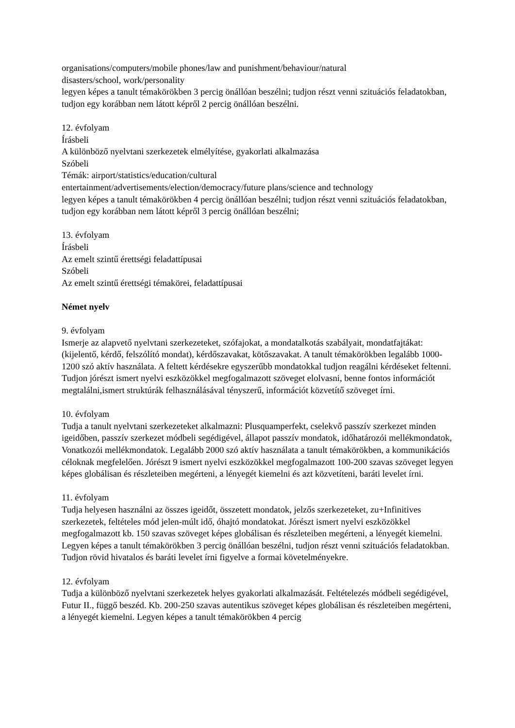organisations/computers/mobile phones/law and punishment/behaviour/natural
disasters/school, work/personality
legyen képes a tanult témakörökben 3 percig önállóan beszélni; tudjon részt venni szituációs feladatokban, tudjon egy korábban nem látott képről 2 percig önállóan beszélni.
12. évfolyam
Írásbeli
A különböző nyelvtani szerkezetek elmélyítése, gyakorlati alkalmazása
Szóbeli
Témák: airport/statistics/education/cultural
entertainment/advertisements/election/democracy/future plans/science and technology
legyen képes a tanult témakörökben 4 percig önállóan beszélni; tudjon részt venni szituációs feladatokban, tudjon egy korábban nem látott képről 3 percig önállóan beszélni;
13. évfolyam
Írásbeli
Az emelt szintű érettségi feladattípusai
Szóbeli
Az emelt szintű érettségi témakörei, feladattípusai
Német nyelv
9. évfolyam
Ismerje az alapvető nyelvtani szerkezeteket, szófajokat, a mondatalkotás szabályait, mondatfajtákat: (kijelentő, kérdő, felszólító mondat), kérdőszavakat, kötőszavakat. A tanult témakörökben legalább 1000-1200 szó aktív használata. A feltett kérdésekre egyszerűbb mondatokkal tudjon reagálni kérdéseket feltenni. Tudjon jórészt ismert nyelvi eszközökkel megfogalmazott szöveget elolvasni, benne fontos információt megtalálni,ismert struktúrák felhasználásával tényszerű, információt közvetítő szöveget írni.
10. évfolyam
Tudja a tanult nyelvtani szerkezeteket alkalmazni: Plusquamperfekt, cselekvő passzív szerkezet minden igeidőben, passzív szerkezet módbeli segédigével, állapot passzív mondatok, időhatározói mellékmondatok, Vonatkozói mellékmondatok. Legalább 2000 szó aktív használata a tanult témakörökben, a kommunikációs céloknak megfelelően. Jórészt 9 ismert nyelvi eszközökkel megfogalmazott 100-200 szavas szöveget legyen képes globálisan és részleteiben megérteni, a lényegét kiemelni és azt közvetíteni, baráti levelet írni.
11. évfolyam
Tudja helyesen használni az összes igeidőt, összetett mondatok, jelzős szerkezeteket, zu+Infinitives szerkezetek, feltételes mód jelen-múlt idő, óhajtó mondatokat. Jórészt ismert nyelvi eszközökkel megfogalmazott kb. 150 szavas szöveget képes globálisan és részleteiben megérteni, a lényegét kiemelni. Legyen képes a tanult témakörökben 3 percig önállóan beszélni, tudjon részt venni szituációs feladatokban. Tudjon rövid hivatalos és baráti levelet írni figyelve a formai követelményekre.
12. évfolyam
Tudja a különböző nyelvtani szerkezetek helyes gyakorlati alkalmazását. Feltételezés módbeli segédigével, Futur II., függő beszéd. Kb. 200-250 szavas autentikus szöveget képes globálisan és részleteiben megérteni, a lényegét kiemelni. Legyen képes a tanult témakörökben 4 percig